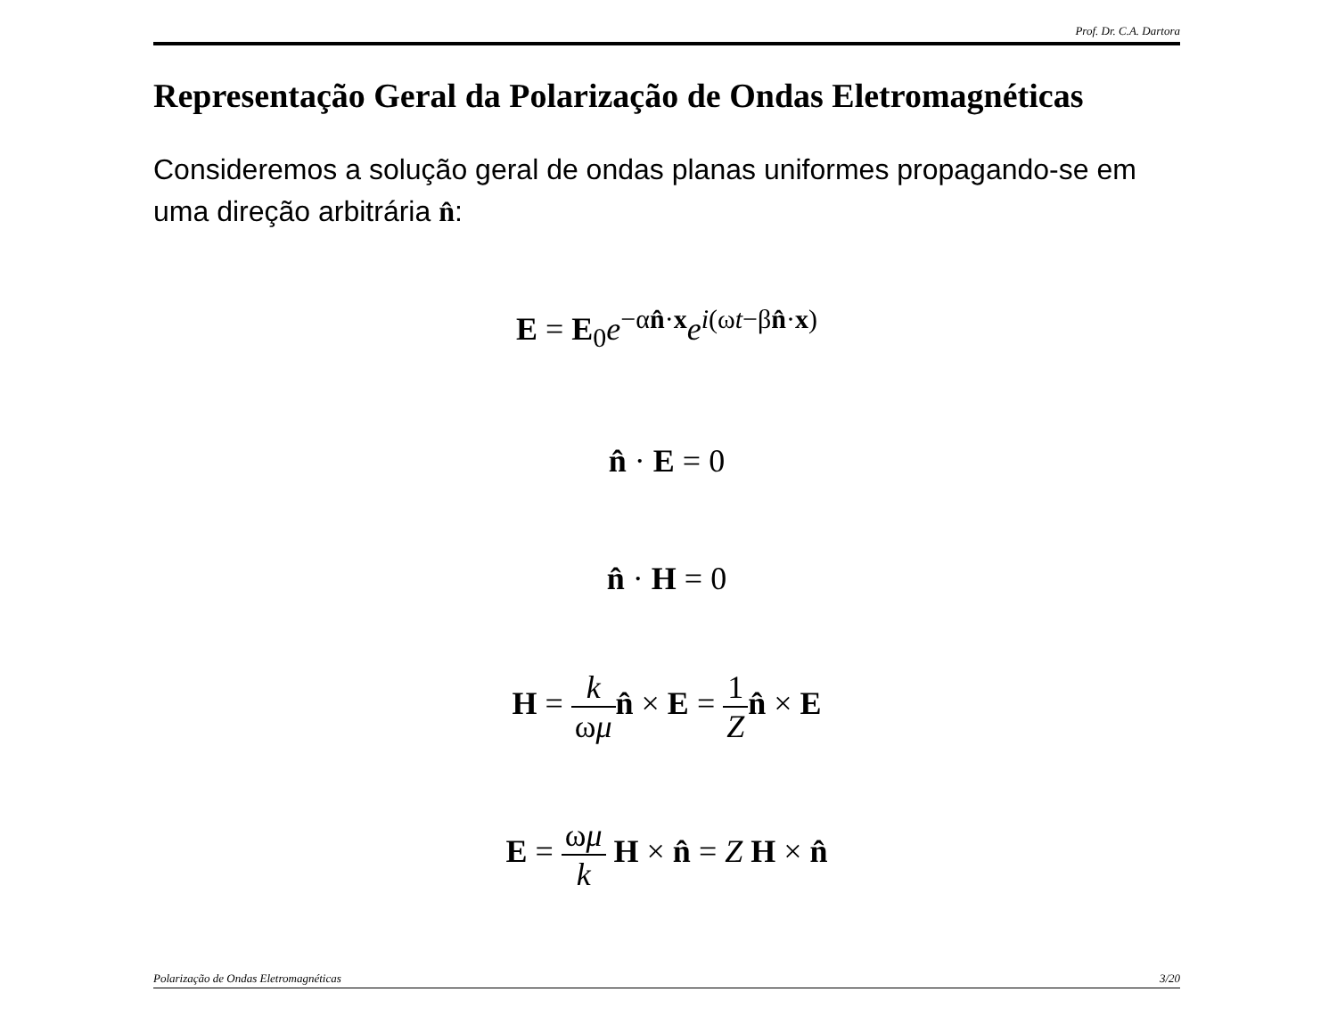Prof. Dr. C.A. Dartora
Representação Geral da Polarização de Ondas Eletromagnéticas
Consideremos a solução geral de ondas planas uniformes propagando-se em uma direção arbitrária n̂:
E = E<sub>0</sub>e<sup>−αn̂·x</sup>e<sup>i(ωt−βn̂·x)</sup>
n̂ · E = 0
n̂ · H = 0
H = k ωμ n̂ × E = 1 Z n̂ × E
E = ωμ k H × n̂ = Z H × n̂
Polarização de Ondas Eletromagnéticas 3/20